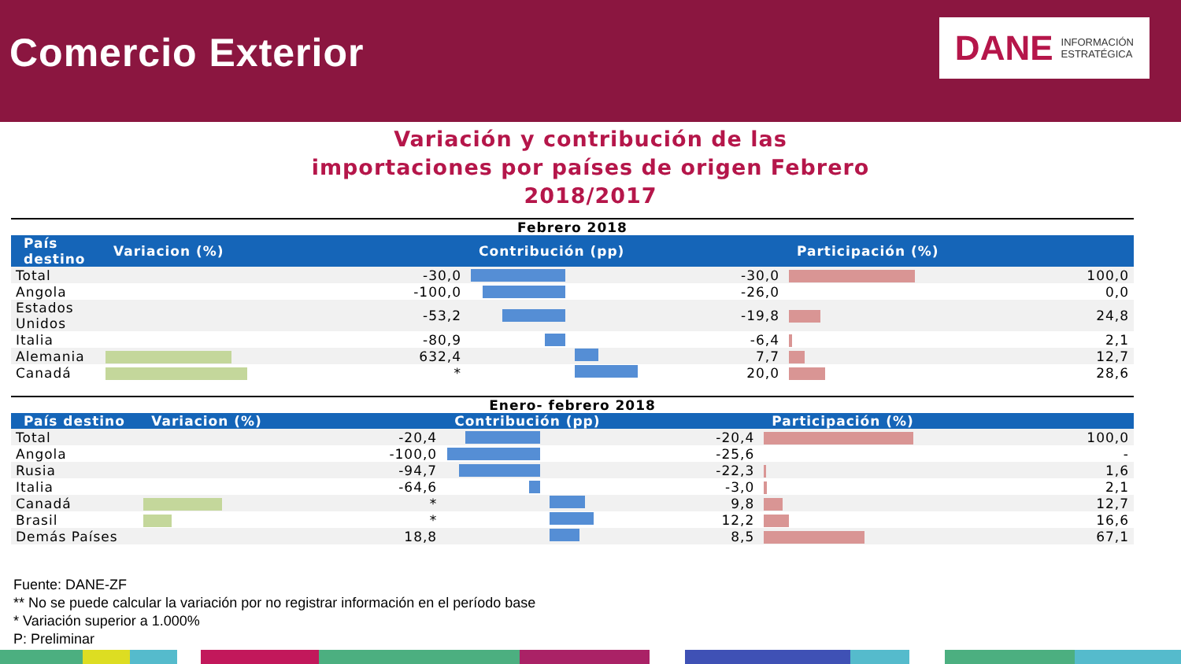Comercio Exterior
DANE INFORMACIÓN
ESTRATÉGICA
Variación y contribución de las
importaciones por países de origen Febrero
2018/2017
Febrero 2018
| País destino | Variacion (%) | | Contribución (pp) | | Participación (%) | |
| --- | --- | --- | --- | --- | --- | --- |
| Total | | -30,0 | | -30,0 | | 100,0 |
| Angola | | -100,0 | | -26,0 | | 0,0 |
| Estados Unidos | | -53,2 | | -19,8 | | 24,8 |
| Italia | | -80,9 | | -6,4 | | 2,1 |
| Alemania | | 632,4 | | 7,7 | | 12,7 |
| Canadá | | * | | 20,0 | | 28,6 |
Enero- febrero 2018
| País destino | Variacion (%) | | Contribución (pp) | | Participación (%) | |
| --- | --- | --- | --- | --- | --- | --- |
| Total | | -20,4 | | -20,4 | | 100,0 |
| Angola | | -100,0 | | -25,6 | | - |
| Rusia | | -94,7 | | -22,3 | | 1,6 |
| Italia | | -64,6 | | -3,0 | | 2,1 |
| Canadá | | * | | 9,8 | | 12,7 |
| Brasil | | * | | 12,2 | | 16,6 |
| Demás Países | | 18,8 | | 8,5 | | 67,1 |
Fuente: DANE-ZF
** No se puede calcular la variación por no registrar información en el período base
* Variación superior a 1.000%
P: Preliminar